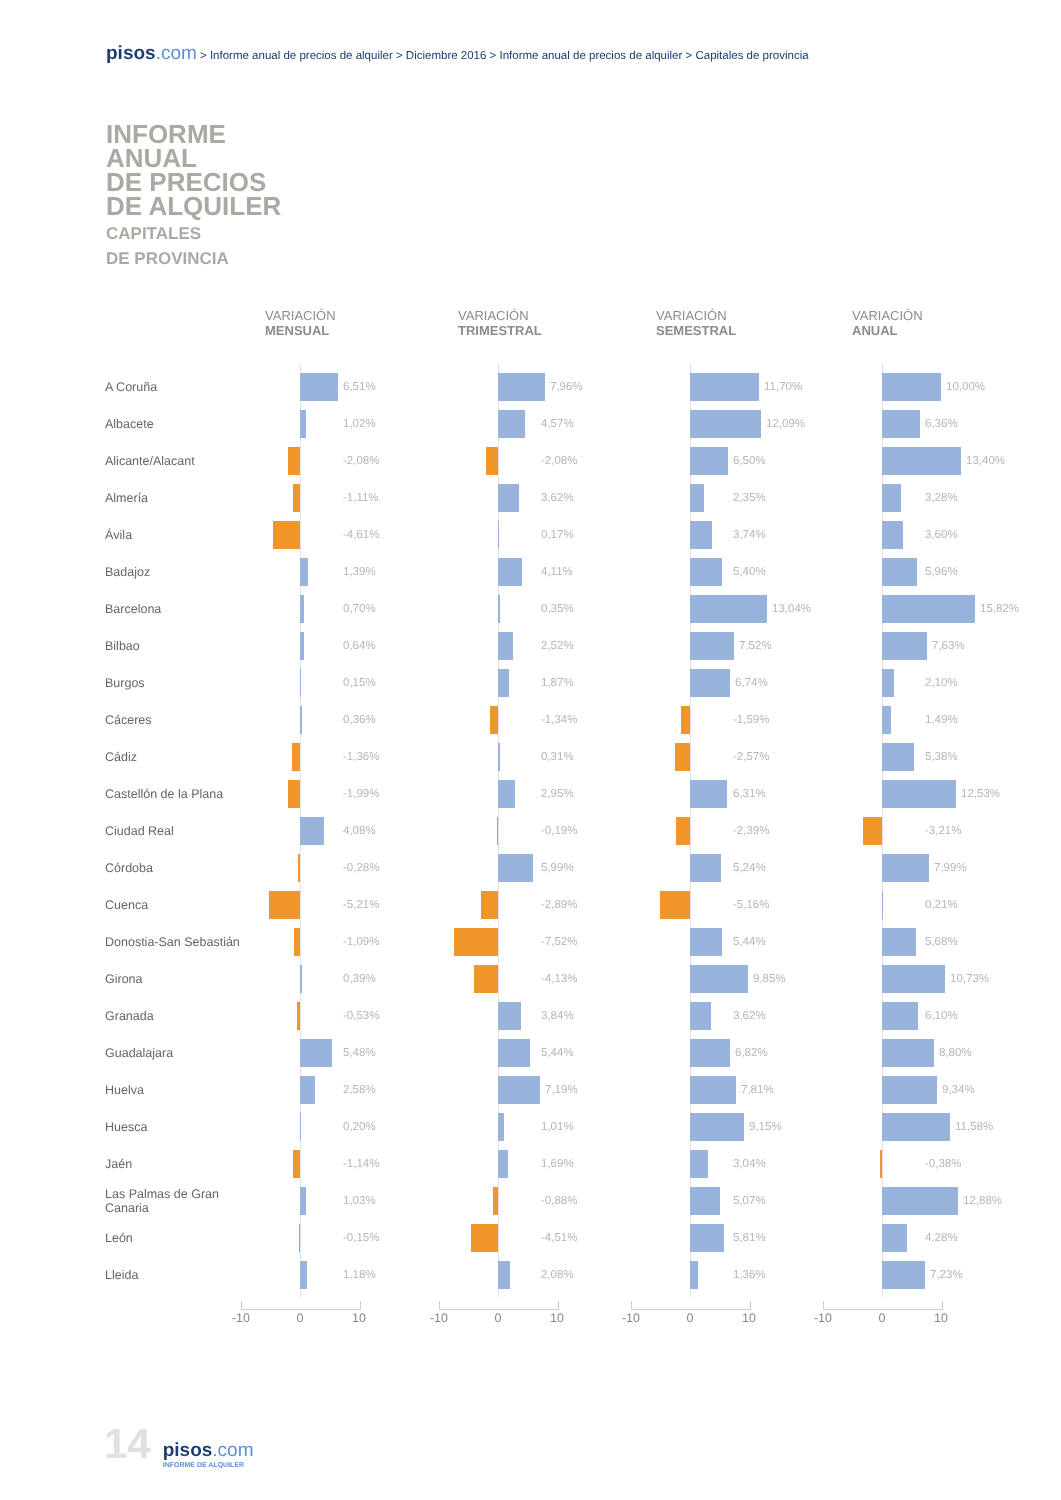pisos.com > Informe anual de precios de alquiler > Diciembre 2016 > Informe anual de precios de alquiler > Capitales de provincia
INFORME
ANUAL
DE PRECIOS
DE ALQUILER
CAPITALES
DE PROVINCIA
| | VARIACIÓN MENSUAL | VARIACIÓN TRIMESTRAL | VARIACIÓN SEMESTRAL | VARIACIÓN ANUAL |
| --- | --- | --- | --- | --- |
| A Coruña | 6,51% | 7,96% | 11,70% | 10,00% |
| Albacete | 1,02% | 4,57% | 12,09% | 6,36% |
| Alicante/Alacant | -2,08% | -2,08% | 6,50% | 13,40% |
| Almería | -1,11% | 3,62% | 2,35% | 3,28% |
| Ávila | -4,61% | 0,17% | 3,74% | 3,60% |
| Badajoz | 1,39% | 4,11% | 5,40% | 5,96% |
| Barcelona | 0,70% | 0,35% | 13,04% | 15,82% |
| Bilbao | 0,64% | 2,52% | 7,52% | 7,63% |
| Burgos | 0,15% | 1,87% | 6,74% | 2,10% |
| Cáceres | 0,36% | -1,34% | -1,59% | 1,49% |
| Cádiz | -1,36% | 0,31% | -2,57% | 5,38% |
| Castellón de la Plana | -1,99% | 2,95% | 6,31% | 12,53% |
| Ciudad Real | 4,08% | -0,19% | -2,39% | -3,21% |
| Córdoba | -0,28% | 5,99% | 5,24% | 7,99% |
| Cuenca | -5,21% | -2,89% | -5,16% | 0,21% |
| Donostia-San Sebastián | -1,09% | -7,52% | 5,44% | 5,68% |
| Girona | 0,39% | -4,13% | 9,85% | 10,73% |
| Granada | -0,53% | 3,84% | 3,62% | 6,10% |
| Guadalajara | 5,48% | 5,44% | 6,82% | 8,80% |
| Huelva | 2,58% | 7,19% | 7,81% | 9,34% |
| Huesca | 0,20% | 1,01% | 9,15% | 11,58% |
| Jaén | -1,14% | 1,69% | 3,04% | -0,38% |
| Las Palmas de Gran Canaria | 1,03% | -0,88% | 5,07% | 12,88% |
| León | -0,15% | -4,51% | 5,81% | 4,28% |
| Lleida | 1,18% | 2,08% | 1,36% | 7,23% |
| | -10 0 10 | -10 0 10 | -10 0 10 | -10 0 10 |
14
pisos.com
INFORME DE ALQUILER